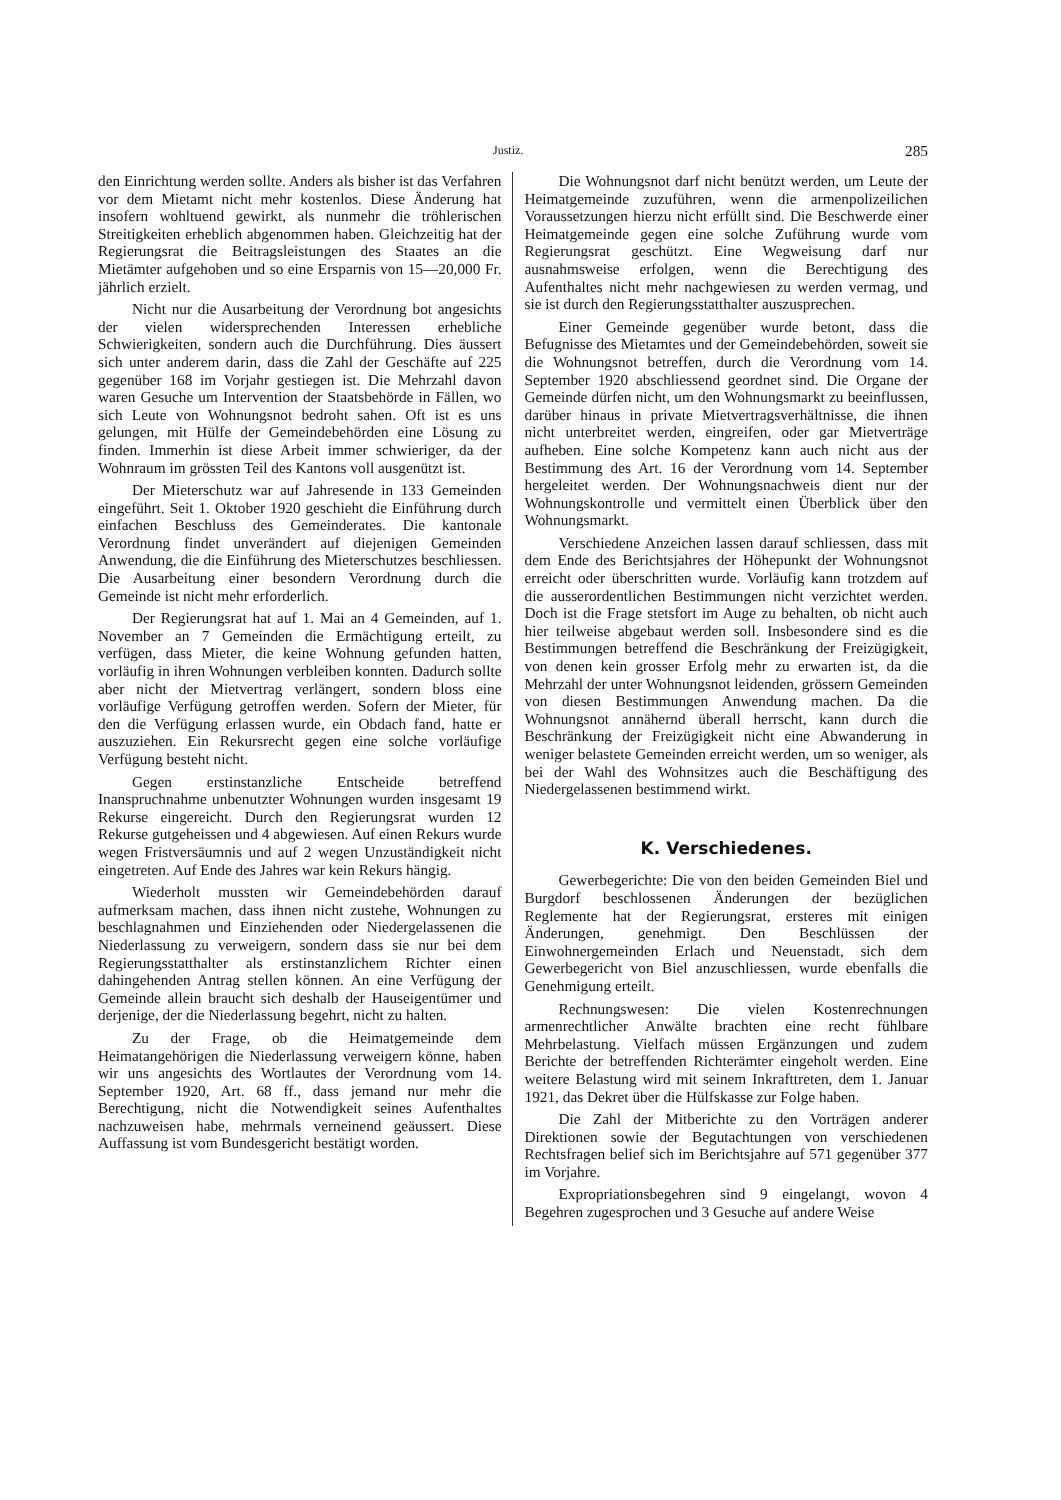Justiz. 285
den Einrichtung werden sollte. Anders als bisher ist das Verfahren vor dem Mietamt nicht mehr kostenlos. Diese Änderung hat insofern wohltuend gewirkt, als nunmehr die tröhlerischen Streitigkeiten erheblich abgenommen haben. Gleichzeitig hat der Regierungsrat die Beitragsleistungen des Staates an die Mietämter aufgehoben und so eine Ersparnis von 15—20,000 Fr. jährlich erzielt.
Nicht nur die Ausarbeitung der Verordnung bot angesichts der vielen widersprechenden Interessen erhebliche Schwierigkeiten, sondern auch die Durchführung. Dies äussert sich unter anderem darin, dass die Zahl der Geschäfte auf 225 gegenüber 168 im Vorjahr gestiegen ist. Die Mehrzahl davon waren Gesuche um Intervention der Staatsbehörde in Fällen, wo sich Leute von Wohnungsnot bedroht sahen. Oft ist es uns gelungen, mit Hülfe der Gemeindebehörden eine Lösung zu finden. Immerhin ist diese Arbeit immer schwieriger, da der Wohnraum im grössten Teil des Kantons voll ausgenützt ist.
Der Mieterschutz war auf Jahresende in 133 Gemeinden eingeführt. Seit 1. Oktober 1920 geschieht die Einführung durch einfachen Beschluss des Gemeinderates. Die kantonale Verordnung findet unverändert auf diejenigen Gemeinden Anwendung, die die Einführung des Mieterschutzes beschliessen. Die Ausarbeitung einer besondern Verordnung durch die Gemeinde ist nicht mehr erforderlich.
Der Regierungsrat hat auf 1. Mai an 4 Gemeinden, auf 1. November an 7 Gemeinden die Ermächtigung erteilt, zu verfügen, dass Mieter, die keine Wohnung gefunden hatten, vorläufig in ihren Wohnungen verbleiben konnten. Dadurch sollte aber nicht der Mietvertrag verlängert, sondern bloss eine vorläufige Verfügung getroffen werden. Sofern der Mieter, für den die Verfügung erlassen wurde, ein Obdach fand, hatte er auszuziehen. Ein Rekursrecht gegen eine solche vorläufige Verfügung besteht nicht.
Gegen erstinstanzliche Entscheide betreffend Inanspruchnahme unbenutzter Wohnungen wurden insgesamt 19 Rekurse eingereicht. Durch den Regierungsrat wurden 12 Rekurse gutgeheissen und 4 abgewiesen. Auf einen Rekurs wurde wegen Fristversäumnis und auf 2 wegen Unzuständigkeit nicht eingetreten. Auf Ende des Jahres war kein Rekurs hängig.
Wiederholt mussten wir Gemeindebehörden darauf aufmerksam machen, dass ihnen nicht zustehe, Wohnungen zu beschlagnahmen und Einziehenden oder Niedergelassenen die Niederlassung zu verweigern, sondern dass sie nur bei dem Regierungsstatthalter als erstinstanzlichem Richter einen dahingehenden Antrag stellen können. An eine Verfügung der Gemeinde allein braucht sich deshalb der Hauseigentümer und derjenige, der die Niederlassung begehrt, nicht zu halten.
Zu der Frage, ob die Heimatgemeinde dem Heimatangehörigen die Niederlassung verweigern könne, haben wir uns angesichts des Wortlautes der Verordnung vom 14. September 1920, Art. 68 ff., dass jemand nur mehr die Berechtigung, nicht die Notwendigkeit seines Aufenthaltes nachzuweisen habe, mehrmals verneinend geäussert. Diese Auffassung ist vom Bundesgericht bestätigt worden.
Die Wohnungsnot darf nicht benützt werden, um Leute der Heimatgemeinde zuzuführen, wenn die armenpolizeilichen Voraussetzungen hierzu nicht erfüllt sind. Die Beschwerde einer Heimatgemeinde gegen eine solche Zuführung wurde vom Regierungsrat geschützt. Eine Wegweisung darf nur ausnahmsweise erfolgen, wenn die Berechtigung des Aufenthaltes nicht mehr nachgewiesen zu werden vermag, und sie ist durch den Regierungsstatthalter auszusprechen.
Einer Gemeinde gegenüber wurde betont, dass die Befugnisse des Mietamtes und der Gemeindebehörden, soweit sie die Wohnungsnot betreffen, durch die Verordnung vom 14. September 1920 abschliessend geordnet sind. Die Organe der Gemeinde dürfen nicht, um den Wohnungsmarkt zu beeinflussen, darüber hinaus in private Mietvertragsverhältnisse, die ihnen nicht unterbreitet werden, eingreifen, oder gar Mietverträge aufheben. Eine solche Kompetenz kann auch nicht aus der Bestimmung des Art. 16 der Verordnung vom 14. September hergeleitet werden. Der Wohnungsnachweis dient nur der Wohnungskontrolle und vermittelt einen Überblick über den Wohnungsmarkt.
Verschiedene Anzeichen lassen darauf schliessen, dass mit dem Ende des Berichtsjahres der Höhepunkt der Wohnungsnot erreicht oder überschritten wurde. Vorläufig kann trotzdem auf die ausserordentlichen Bestimmungen nicht verzichtet werden. Doch ist die Frage stetsfort im Auge zu behalten, ob nicht auch hier teilweise abgebaut werden soll. Insbesondere sind es die Bestimmungen betreffend die Beschränkung der Freizügigkeit, von denen kein grosser Erfolg mehr zu erwarten ist, da die Mehrzahl der unter Wohnungsnot leidenden, grössern Gemeinden von diesen Bestimmungen Anwendung machen. Da die Wohnungsnot annähernd überall herrscht, kann durch die Beschränkung der Freizügigkeit nicht eine Abwanderung in weniger belastete Gemeinden erreicht werden, um so weniger, als bei der Wahl des Wohnsitzes auch die Beschäftigung des Niedergelassenen bestimmend wirkt.
K. Verschiedenes.
Gewerbegerichte: Die von den beiden Gemeinden Biel und Burgdorf beschlossenen Änderungen der bezüglichen Reglemente hat der Regierungsrat, ersteres mit einigen Änderungen, genehmigt. Den Beschlüssen der Einwohnergemeinden Erlach und Neuenstadt, sich dem Gewerbegericht von Biel anzuschliessen, wurde ebenfalls die Genehmigung erteilt.
Rechnungswesen: Die vielen Kostenrechnungen armenrechtlicher Anwälte brachten eine recht fühlbare Mehrbelastung. Vielfach müssen Ergänzungen und zudem Berichte der betreffenden Richterämter eingeholt werden. Eine weitere Belastung wird mit seinem Inkrafttreten, dem 1. Januar 1921, das Dekret über die Hülfskasse zur Folge haben.
Die Zahl der Mitberichte zu den Vorträgen anderer Direktionen sowie der Begutachtungen von verschiedenen Rechtsfragen belief sich im Berichtsjahre auf 571 gegenüber 377 im Vorjahre.
Expropriationsbegehren sind 9 eingelangt, wovon 4 Begehren zugesprochen und 3 Gesuche auf andere Weise